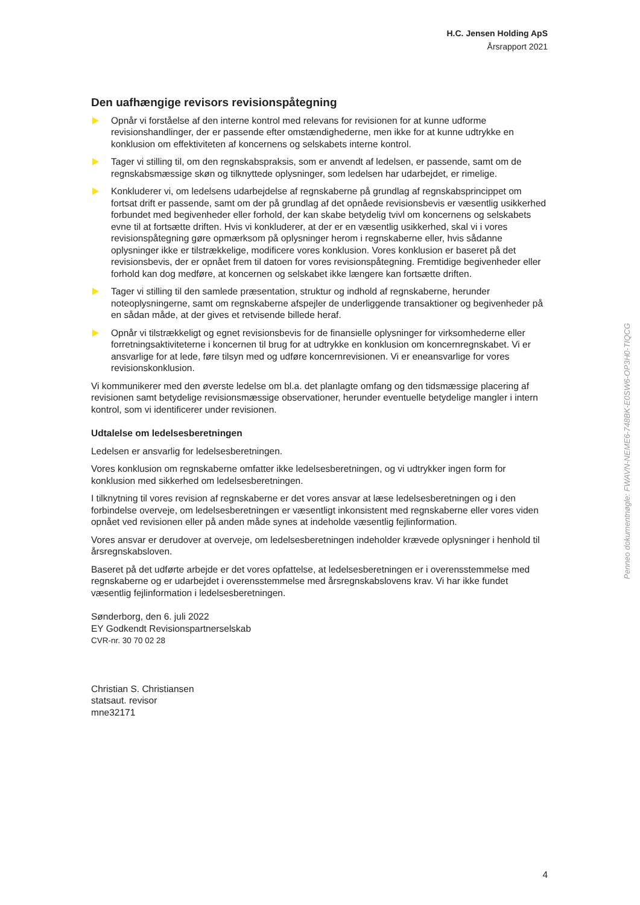H.C. Jensen Holding ApS
Årsrapport 2021
Den uafhængige revisors revisionspåtegning
Opnår vi forståelse af den interne kontrol med relevans for revisionen for at kunne udforme revisionshandlinger, der er passende efter omstændighederne, men ikke for at kunne udtrykke en konklusion om effektiviteten af koncernens og selskabets interne kontrol.
Tager vi stilling til, om den regnskabspraksis, som er anvendt af ledelsen, er passende, samt om de regnskabsmæssige skøn og tilknyttede oplysninger, som ledelsen har udarbejdet, er rimelige.
Konkluderer vi, om ledelsens udarbejdelse af regnskaberne på grundlag af regnskabsprincippet om fortsat drift er passende, samt om der på grundlag af det opnåede revisionsbevis er væsentlig usikkerhed forbundet med begivenheder eller forhold, der kan skabe betydelig tvivl om koncernens og selskabets evne til at fortsætte driften. Hvis vi konkluderer, at der er en væsentlig usikkerhed, skal vi i vores revisionspåtegning gøre opmærksom på oplysninger herom i regnskaberne eller, hvis sådanne oplysninger ikke er tilstrækkelige, modificere vores konklusion. Vores konklusion er baseret på det revisionsbevis, der er opnået frem til datoen for vores revisionspåtegning. Fremtidige begivenheder eller forhold kan dog medføre, at koncernen og selskabet ikke længere kan fortsætte driften.
Tager vi stilling til den samlede præsentation, struktur og indhold af regnskaberne, herunder noteoplysningerne, samt om regnskaberne afspejler de underliggende transaktioner og begivenheder på en sådan måde, at der gives et retvisende billede heraf.
Opnår vi tilstrækkeligt og egnet revisionsbevis for de finansielle oplysninger for virksomhederne eller forretningsaktiviteterne i koncernen til brug for at udtrykke en konklusion om koncernregnskabet. Vi er ansvarlige for at lede, føre tilsyn med og udføre koncernrevisionen. Vi er eneansvarlige for vores revisionskonklusion.
Vi kommunikerer med den øverste ledelse om bl.a. det planlagte omfang og den tidsmæssige placering af revisionen samt betydelige revisionsmæssige observationer, herunder eventuelle betydelige mangler i intern kontrol, som vi identificerer under revisionen.
Udtalelse om ledelsesberetningen
Ledelsen er ansvarlig for ledelsesberetningen.
Vores konklusion om regnskaberne omfatter ikke ledelsesberetningen, og vi udtrykker ingen form for konklusion med sikkerhed om ledelsesberetningen.
I tilknytning til vores revision af regnskaberne er det vores ansvar at læse ledelsesberetningen og i den forbindelse overveje, om ledelsesberetningen er væsentligt inkonsistent med regnskaberne eller vores viden opnået ved revisionen eller på anden måde synes at indeholde væsentlig fejlinformation.
Vores ansvar er derudover at overveje, om ledelsesberetningen indeholder krævede oplysninger i henhold til årsregnskabsloven.
Baseret på det udførte arbejde er det vores opfattelse, at ledelsesberetningen er i overensstemmelse med regnskaberne og er udarbejdet i overensstemmelse med årsregnskabslovens krav. Vi har ikke fundet væsentlig fejlinformation i ledelsesberetningen.
Sønderborg, den 6. juli 2022
EY Godkendt Revisionspartnerselskab
CVR-nr. 30 70 02 28
Christian S. Christiansen
statsaut. revisor
mne32171
Penneo dokumentnøgle: FWAVN-NEME6-748BK-E0SW6-OP3H0-TIQCG
4